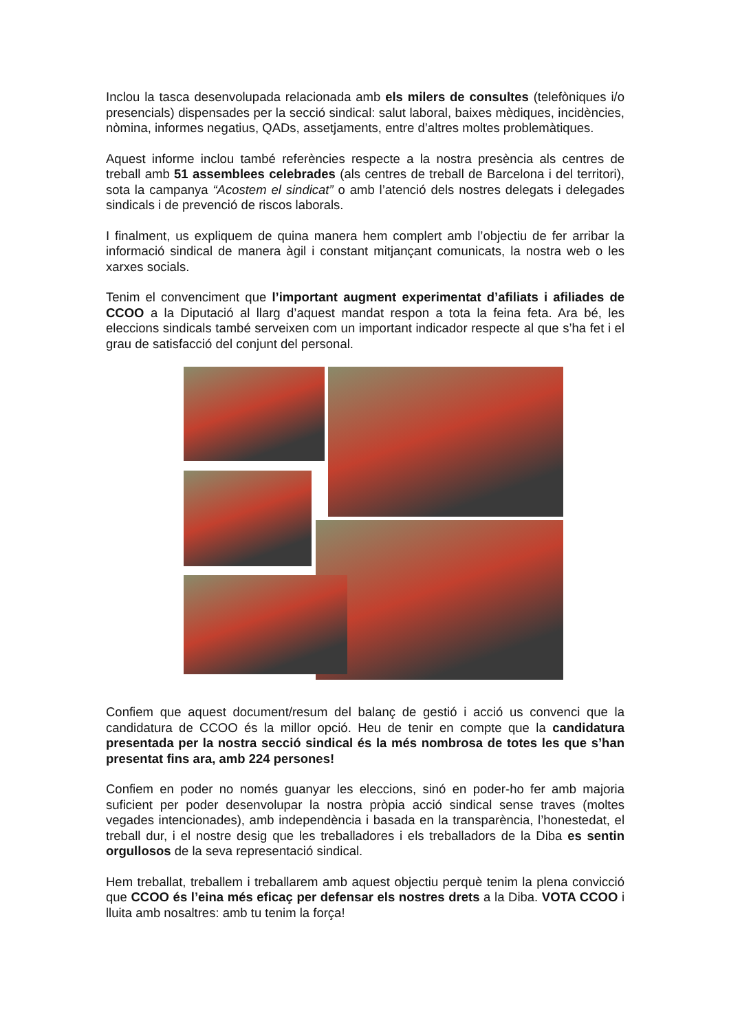Inclou la tasca desenvolupada relacionada amb els milers de consultes (telefòniques i/o presencials) dispensades per la secció sindical: salut laboral, baixes mèdiques, incidències, nòmina, informes negatius, QADs, assetjaments, entre d’altres moltes problemàtiques.
Aquest informe inclou també referències respecte a la nostra presència als centres de treball amb 51 assemblees celebrades (als centres de treball de Barcelona i del territori), sota la campanya “Acostem el sindicat” o amb l’atenció dels nostres delegats i delegades sindicals i de prevenció de riscos laborals.
I finalment, us expliquem de quina manera hem complert amb l’objectiu de fer arribar la informació sindical de manera àgil i constant mitjançant comunicats, la nostra web o les xarxes socials.
Tenim el convenciment que l’important augment experimentat d’afiliats i afiliades de CCOO a la Diputació al llarg d’aquest mandat respon a tota la feina feta. Ara bé, les eleccions sindicals també serveixen com un important indicador respecte al que s’ha fet i el grau de satisfacció del conjunt del personal.
Confiem que aquest document/resum del balanç de gestió i acció us convenci que la candidatura de CCOO és la millor opció. Heu de tenir en compte que la candidatura presentada per la nostra secció sindical és la més nombrosa de totes les que s’han presentat fins ara, amb 224 persones!
Confiem en poder no només guanyar les eleccions, sinó en poder-ho fer amb majoria suficient per poder desenvolupar la nostra pròpia acció sindical sense traves (moltes vegades intencionades), amb independència i basada en la transparència, l’honestedat, el treball dur, i el nostre desig que les treballadores i els treballadors de la Diba es sentin orgullosos de la seva representació sindical.
Hem treballat, treballem i treballarem amb aquest objectiu perquè tenim la plena convicció que CCOO és l’eina més eficaç per defensar els nostres drets a la Diba. VOTA CCOO i lluita amb nosaltres: amb tu tenim la força!